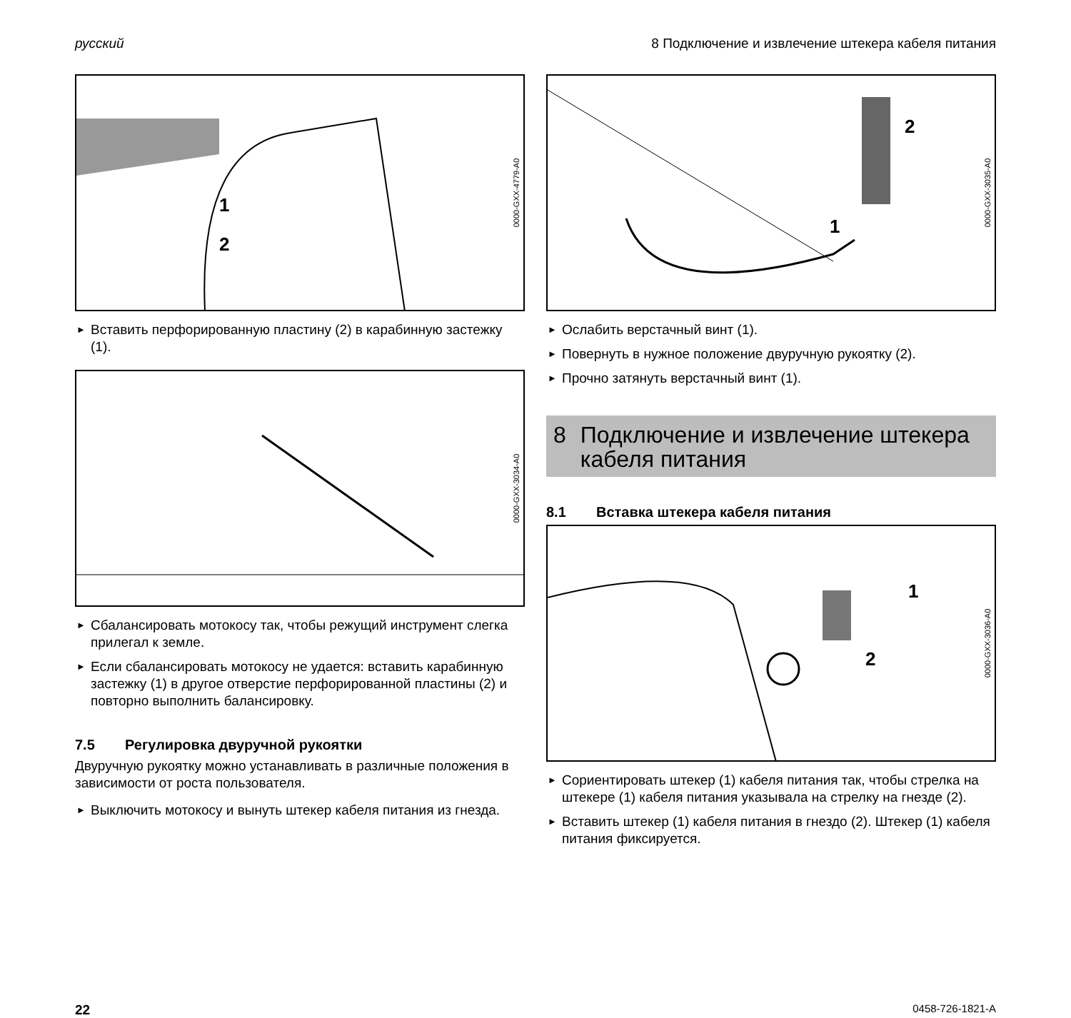русский 8 Подключение и извлечение штекера кабеля питания
1
2
0000-GXX-4779-A0
► Вставить перфорированную пластину (2) в карабинную застежку (1).
0000-GXX-3034-A0
► Сбалансировать мотокосу так, чтобы режущий инструмент слегка прилегал к земле.
► Если сбалансировать мотокосу не удается: вставить карабинную застежку (1) в другое отверстие перфорированной пластины (2) и повторно выполнить балансировку.
7.5 Регулировка двуручной рукоятки
Двуручную рукоятку можно устанавливать в различные положения в зависимости от роста пользователя.
► Выключить мотокосу и вынуть штекер кабеля питания из гнезда.
1
2
0000-GXX-3035-A0
► Ослабить верстачный винт (1).
► Повернуть в нужное положение двуручную рукоятку (2).
► Прочно затянуть верстачный винт (1).
8 Подключение и извлечение штекера кабеля питания
8.1 Вставка штекера кабеля питания
1
2
0000-GXX-3036-A0
► Сориентировать штекер (1) кабеля питания так, чтобы стрелка на штекере (1) кабеля питания указывала на стрелку на гнезде (2).
► Вставить штекер (1) кабеля питания в гнездо (2). Штекер (1) кабеля питания фиксируется.
22 0458-726-1821-A